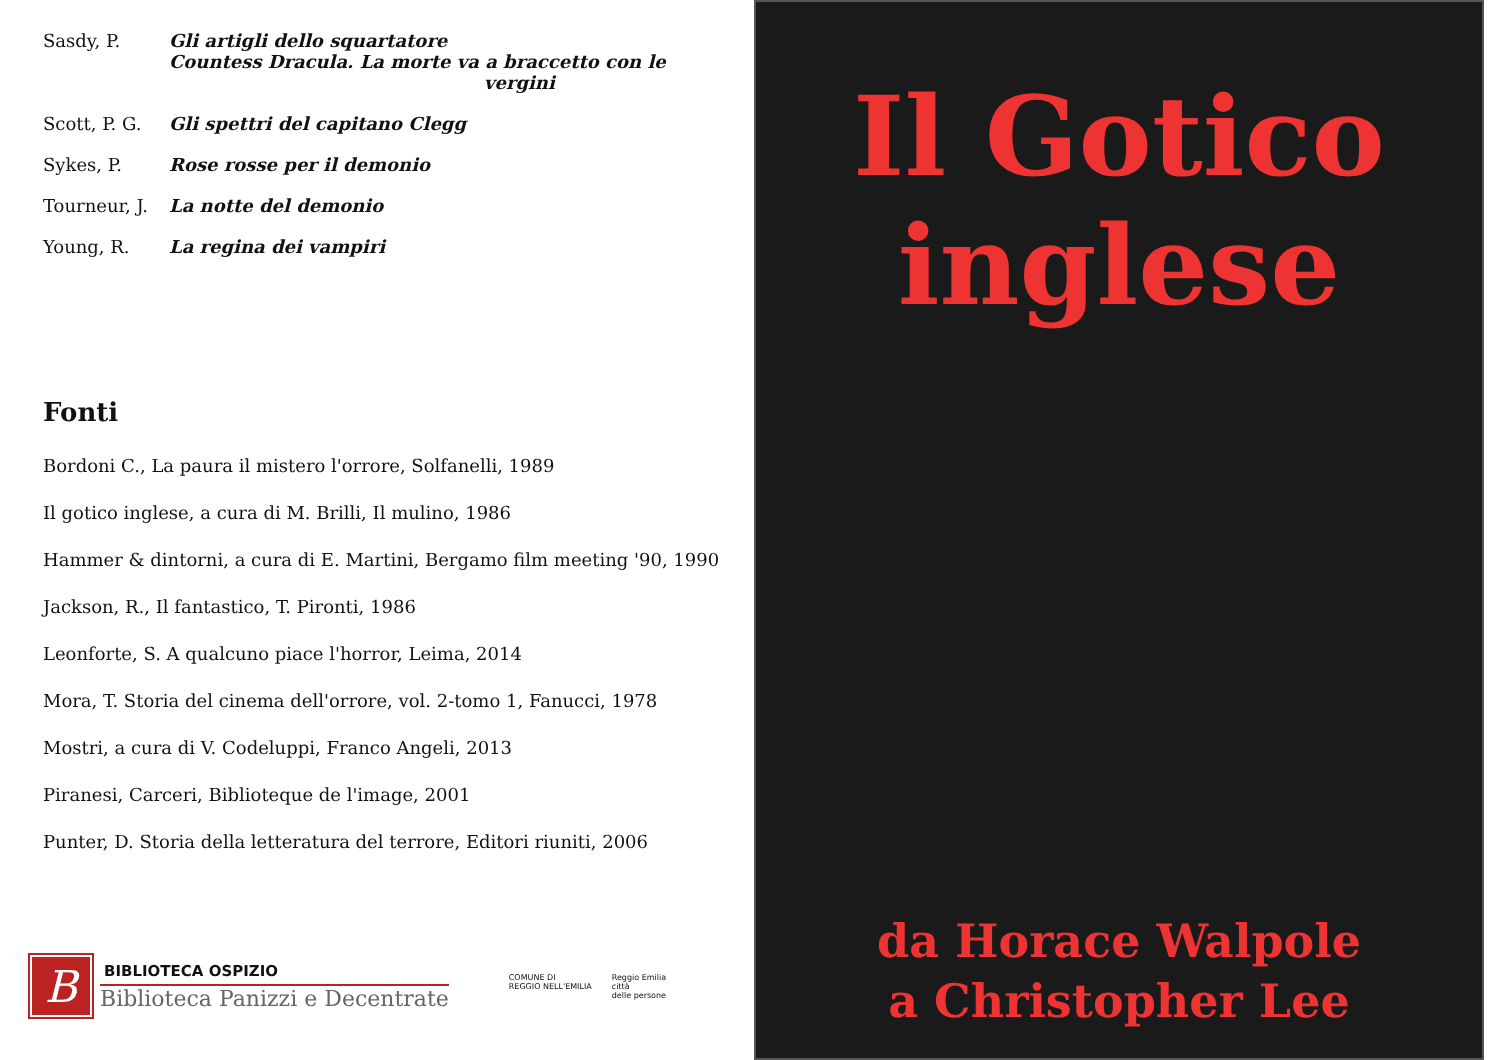Sasdy, P. Gli artigli dello squartatore
Countess Dracula. La morte va a braccetto con le
vergini
Scott, P. G.
Gli spettri del capitano Clegg
Sykes, P. Rose rosse per il demonio
Tourneur, J.
La notte del demonio
Young, R. La regina dei vampiri
Fonti
Bordoni C., La paura il mistero l'orrore, Solfanelli, 1989
Il gotico inglese, a cura di M. Brilli, Il mulino, 1986
Hammer & dintorni, a cura di E. Martini, Bergamo film meeting '90, 1990
Jackson, R., Il fantastico, T. Pironti, 1986
Leonforte, S. A qualcuno piace l'horror, Leima, 2014
Mora, T. Storia del cinema dell'orrore, vol. 2-tomo 1, Fanucci, 1978
Mostri, a cura di V. Codeluppi, Franco Angeli, 2013
Piranesi, Carceri, Biblioteque de l'image, 2001
Punter, D. Storia della letteratura del terrore, Editori riuniti, 2006
B
BIBLIOTECA OSPIZIO
Biblioteca Panizzi e Decentrate
COMUNE DI
REGGIO NELL'EMILIA
Reggio Emilia
città
delle persone
Il Gotico
inglese
da Horace Walpole
a Christopher Lee